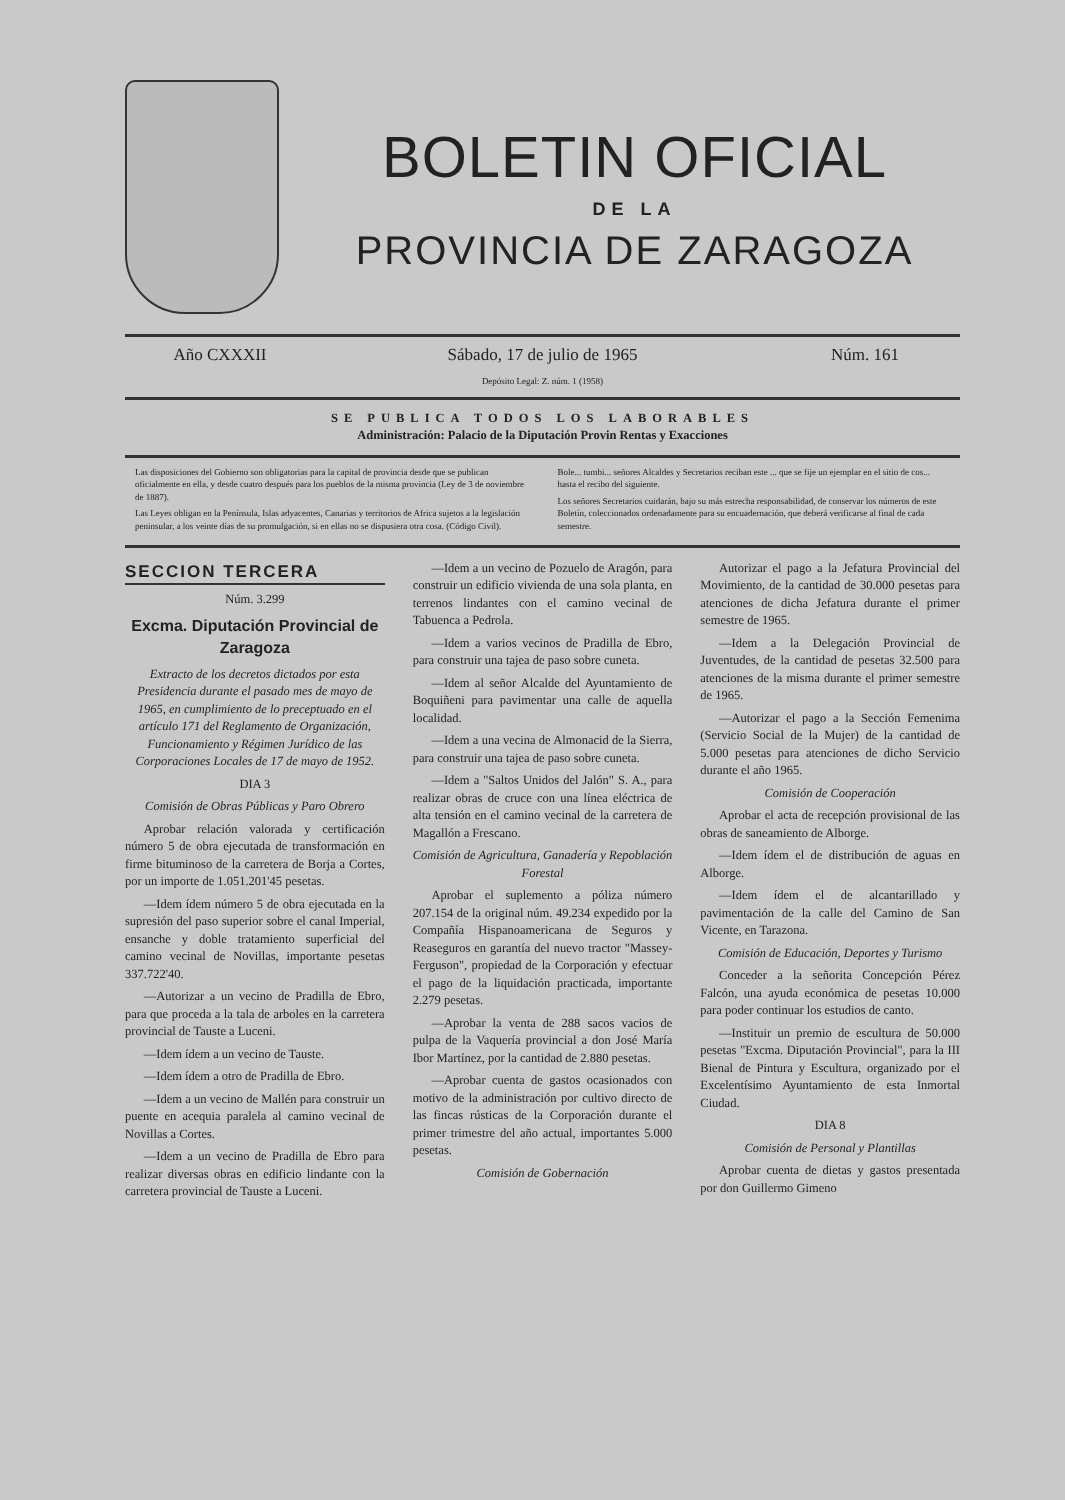BOLETIN OFICIAL
DE LA
PROVINCIA DE ZARAGOZA
Año CXXXII Sábado, 17 de julio de 1965
Depósito Legal: Z. núm. 1 (1958)
Núm. 161
SE PUBLICA TODOS LOS LABORABLES
Administración: Palacio de la Diputación Provin Rentas y Exacciones
Las disposiciones del Gobierno son obligatorias para la capital de provincia desde que se publican oficialmente en ella, y desde cuatro después para los pueblos de la misma provincia (Ley de 3 de noviembre de 1887).
Las Leyes obligan en la Península, Islas adyacentes, Canarias y territorios de Africa sujetos a la legislación peninsular, a los veinte días de su promulgación, si en ellas no se dispusiera otra cosa. (Código Civil).
Bole... tumbi... señores Alcaldes y Secretarios reciban este ... que se fije un ejemplar en el sitio de cos... hasta el recibo del siguiente.
Los señores Secretarios cuidarán, bajo su más estrecha responsabilidad, de conservar los números de este Boletín, coleccionados ordenadamente para su encuadernación, que deberá verificarse al final de cada semestre.
SECCION TERCERA
Núm. 3.299
Excma. Diputación Provincial de Zaragoza
Extracto de los decretos dictados por esta Presidencia durante el pasado mes de mayo de 1965, en cumplimiento de lo preceptuado en el artículo 171 del Reglamento de Organización, Funcionamiento y Régimen Jurídico de las Corporaciones Locales de 17 de mayo de 1952.
DIA 3
Comisión de Obras Públicas y Paro Obrero
Aprobar relación valorada y certificación número 5 de obra ejecutada de transformación en firme bituminoso de la carretera de Borja a Cortes, por un importe de 1.051.201'45 pesetas.
—Idem ídem número 5 de obra ejecutada en la supresión del paso superior sobre el canal Imperial, ensanche y doble tratamiento superficial del camino vecinal de Novillas, importante pesetas 337.722'40.
—Autorizar a un vecino de Pradilla de Ebro, para que proceda a la tala de arboles en la carretera provincial de Tauste a Luceni.
—Idem ídem a un vecino de Tauste.
—Idem ídem a otro de Pradilla de Ebro.
—Idem a un vecino de Mallén para construir un puente en acequia paralela al camino vecinal de Novillas a Cortes.
—Idem a un vecino de Pradilla de Ebro para realizar diversas obras en edificio lindante con la carretera provincial de Tauste a Luceni.
—Idem a un vecino de Pozuelo de Aragón, para construir un edificio vivienda de una sola planta, en terrenos lindantes con el camino vecinal de Tabuenca a Pedrola.
—Idem a varios vecinos de Pradilla de Ebro, para construir una tajea de paso sobre cuneta.
—Idem al señor Alcalde del Ayuntamiento de Boquiñeni para pavimentar una calle de aquella localidad.
—Idem a una vecina de Almonacid de la Sierra, para construir una tajea de paso sobre cuneta.
—Idem a "Saltos Unidos del Jalón" S. A., para realizar obras de cruce con una línea eléctrica de alta tensión en el camino vecinal de la carretera de Magallón a Frescano.
Comisión de Agricultura, Ganadería y Repoblación Forestal
Aprobar el suplemento a póliza número 207.154 de la original núm. 49.234 expedido por la Compañía Hispanoamericana de Seguros y Reaseguros en garantía del nuevo tractor "Massey-Ferguson", propiedad de la Corporación y efectuar el pago de la liquidación practicada, importante 2.279 pesetas.
—Aprobar la venta de 288 sacos vacios de pulpa de la Vaquería provincial a don José María Ibor Martínez, por la cantidad de 2.880 pesetas.
—Aprobar cuenta de gastos ocasionados con motivo de la administración por cultivo directo de las fincas rústicas de la Corporación durante el primer trimestre del año actual, importantes 5.000 pesetas.
Comisión de Gobernación
Autorizar el pago a la Jefatura Provincial del Movimiento, de la cantidad de 30.000 pesetas para atenciones de dicha Jefatura durante el primer semestre de 1965.
—Idem a la Delegación Provincial de Juventudes, de la cantidad de pesetas 32.500 para atenciones de la misma durante el primer semestre de 1965.
—Autorizar el pago a la Sección Femenima (Servicio Social de la Mujer) de la cantidad de 5.000 pesetas para atenciones de dicho Servicio durante el año 1965.
Comisión de Cooperación
Aprobar el acta de recepción provisional de las obras de saneamiento de Alborge.
—Idem ídem el de distribución de aguas en Alborge.
—Idem ídem el de alcantarillado y pavimentación de la calle del Camino de San Vicente, en Tarazona.
Comisión de Educación, Deportes y Turismo
Conceder a la señorita Concepción Pérez Falcón, una ayuda económica de pesetas 10.000 para poder continuar los estudios de canto.
—Instituir un premio de escultura de 50.000 pesetas "Excma. Diputación Provincial", para la III Bienal de Pintura y Escultura, organizado por el Excelentísimo Ayuntamiento de esta Inmortal Ciudad.
DIA 8
Comisión de Personal y Plantillas
Aprobar cuenta de dietas y gastos presentada por don Guillermo Gimeno